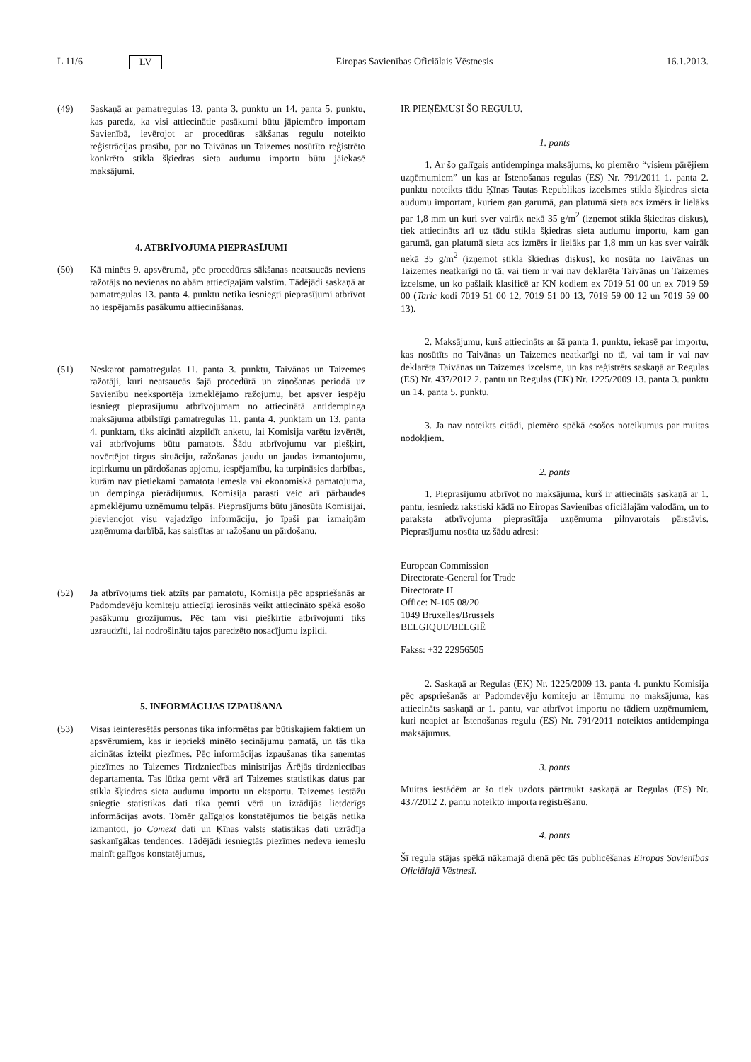L 11/6 LV Eiropas Savienības Oficiālais Vēstnesis 16.1.2013.
(49) Saskaņā ar pamatregulas 13. panta 3. punktu un 14. panta 5. punktu, kas paredz, ka visi attiecinātie pasākumi būtu jāpiemēro importam Savienībā, ievērojot ar procedūras sākšanas regulu noteikto reģistrācijas prasību, par no Taivānas un Taizemes nosūtīto reģistrēto konkrēto stikla šķiedras sieta audumu importu būtu jāiekasē maksājumi.
4. ATBRĪVOJUMA PIEPRASĪJUMI
(50) Kā minēts 9. apsvērumā, pēc procedūras sākšanas neatsaucās neviens ražotājs no nevienas no abām attiecīgajām valstīm. Tādējādi saskaņā ar pamatregulas 13. panta 4. punktu netika iesniegti pieprasījumi atbrīvot no iespējamās pasākumu attiecināšanas.
(51) Neskarot pamatregulas 11. panta 3. punktu, Taivānas un Taizemes ražotāji, kuri neatsaucās šajā procedūrā un ziņošanas periodā uz Savienību neeksportēja izmeklējamo ražojumu, bet apsver iespēju iesniegt pieprasījumu atbrīvojumam no attiecinātā antidempinga maksājuma atbilstīgi pamatregulas 11. panta 4. punktam un 13. panta 4. punktam, tiks aicināti aizpildīt anketu, lai Komisija varētu izvērtēt, vai atbrīvojums būtu pamatots. Šādu atbrīvojumu var piešķirt, novērtējot tirgus situāciju, ražošanas jaudu un jaudas izmantojumu, iepirkumu un pārdošanas apjomu, iespējamību, ka turpināsies darbības, kurām nav pietiekami pamatota iemesla vai ekonomiskā pamatojuma, un dempinga pierādījumus. Komisija parasti veic arī pārbaudes apmeklējumu uzņēmumu telpās. Pieprasījums būtu jānosūta Komisijai, pievienojot visu vajadzīgo informāciju, jo īpaši par izmaiņām uzņēmuma darbībā, kas saistītas ar ražošanu un pārdošanu.
(52) Ja atbrīvojums tiek atzīts par pamatotu, Komisija pēc apspriešanās ar Padomdevēju komiteju attiecīgi ierosinās veikt attiecināto spēkā esošo pasākumu grozījumus. Pēc tam visi piešķirtie atbrīvojumi tiks uzraudzīti, lai nodrošinātu tajos paredzēto nosacījumu izpildi.
5. INFORMĀCIJAS IZPAUŠANA
(53) Visas ieinteresētās personas tika informētas par būtiskajiem faktiem un apsvērumiem, kas ir iepriekš minēto secinājumu pamatā, un tās tika aicinātas izteikt piezīmes. Pēc informācijas izpaušanas tika saņemtas piezīmes no Taizemes Tirdzniecības ministrijas Ārējās tirdzniecības departamenta. Tas lūdza ņemt vērā arī Taizemes statistikas datus par stikla šķiedras sieta audumu importu un eksportu. Taizemes iestāžu sniegtie statistikas dati tika ņemti vērā un izrādījās lietderīgs informācijas avots. Tomēr galīgajos konstatējumos tie beigās netika izmantoti, jo Comext dati un Ķīnas valsts statistikas dati uzrādīja saskanīgākas tendences. Tādējādi iesniegtās piezīmes nedeva iemeslu mainīt galīgos konstatējumus,
IR PIEŅĒMUSI ŠO REGULU.
1. pants
1. Ar šo galīgais antidempinga maksājums, ko piemēro “visiem pārējiem uzņēmumiem” un kas ar Īstenošanas regulas (ES) Nr. 791/2011 1. panta 2. punktu noteikts tādu Ķīnas Tautas Republikas izcelsmes stikla šķiedras sieta audumu importam, kuriem gan garumā, gan platumā sieta acs izmērs ir lielāks par 1,8 mm un kuri sver vairāk nekā 35 g/m<sup>2</sup> (izņemot stikla šķiedras diskus), tiek attiecināts arī uz tādu stikla šķiedras sieta audumu importu, kam gan garumā, gan platumā sieta acs izmērs ir lielāks par 1,8 mm un kas sver vairāk nekā 35 g/m<sup>2</sup> (izņemot stikla šķiedras diskus), ko nosūta no Taivānas un Taizemes neatkarīgi no tā, vai tiem ir vai nav deklarēta Taivānas un Taizemes izcelsme, un ko pašlaik klasificē ar KN kodiem ex 7019 51 00 un ex 7019 59 00 (Taric kodi 7019 51 00 12, 7019 51 00 13, 7019 59 00 12 un 7019 59 00 13).
2. Maksājumu, kurš attiecināts ar šā panta 1. punktu, iekasē par importu, kas nosūtīts no Taivānas un Taizemes neatkarīgi no tā, vai tam ir vai nav deklarēta Taivānas un Taizemes izcelsme, un kas reģistrēts saskaņā ar Regulas (ES) Nr. 437/2012 2. pantu un Regulas (EK) Nr. 1225/2009 13. panta 3. punktu un 14. panta 5. punktu.
3. Ja nav noteikts citādi, piemēro spēkā esošos noteikumus par muitas nodokļiem.
2. pants
1. Pieprasījumu atbrīvot no maksājuma, kurš ir attiecināts saskaņā ar 1. pantu, iesniedz rakstiski kādā no Eiropas Savienības oficiālajām valodām, un to paraksta atbrīvojuma pieprasītāja uzņēmuma pilnvarotais pārstāvis. Pieprasījumu nosūta uz šādu adresi:
European Commission
Directorate-General for Trade
Directorate H
Office: N-105 08/20
1049 Bruxelles/Brussels
BELGIQUE/BELGIË
Fakss: +32 22956505
2. Saskaņā ar Regulas (EK) Nr. 1225/2009 13. panta 4. punktu Komisija pēc apspriešanās ar Padomdevēju komiteju ar lēmumu no maksājuma, kas attiecināts saskaņā ar 1. pantu, var atbrīvot importu no tādiem uzņēmumiem, kuri neapiet ar Īstenošanas regulu (ES) Nr. 791/2011 noteiktos antidempinga maksājumus.
3. pants
Muitas iestādēm ar šo tiek uzdots pārtraukt saskaņā ar Regulas (ES) Nr. 437/2012 2. pantu noteikto importa reģistrēšanu.
4. pants
Šī regula stājas spēkā nākamajā dienā pēc tās publicēšanas Eiropas Savienības Oficiālajā Vēstnesī.